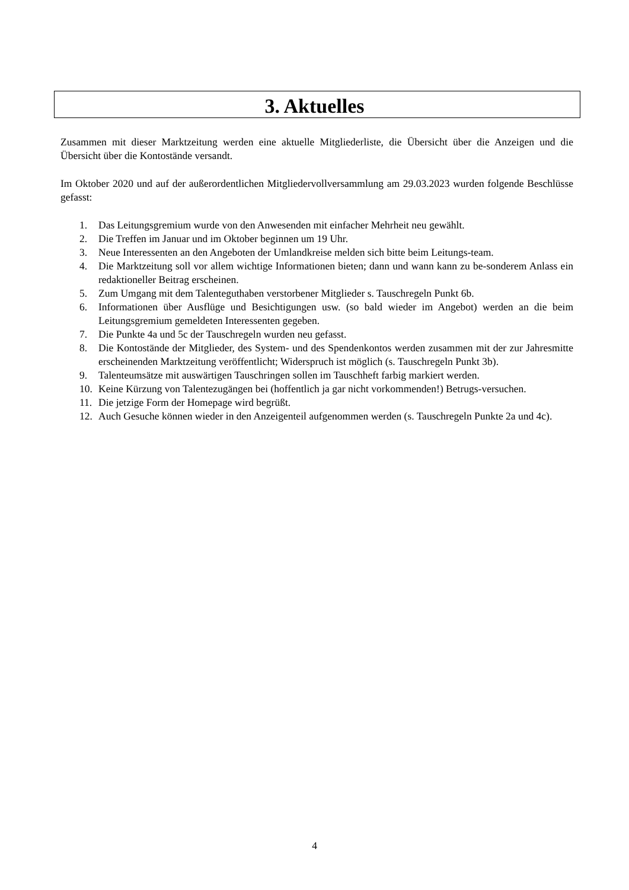3. Aktuelles
Zusammen mit dieser Marktzeitung werden eine aktuelle Mitgliederliste, die Übersicht über die Anzeigen und die Übersicht über die Kontostände versandt.
Im Oktober 2020 und auf der außerordentlichen Mitgliedervollversammlung am 29.03.2023 wurden folgende Beschlüsse gefasst:
1. Das Leitungsgremium wurde von den Anwesenden mit einfacher Mehrheit neu gewählt.
2. Die Treffen im Januar und im Oktober beginnen um 19 Uhr.
3. Neue Interessenten an den Angeboten der Umlandkreise melden sich bitte beim Leitungs-team.
4. Die Marktzeitung soll vor allem wichtige Informationen bieten; dann und wann kann zu be-sonderem Anlass ein redaktioneller Beitrag erscheinen.
5. Zum Umgang mit dem Talenteguthaben verstorbener Mitglieder s. Tauschregeln Punkt 6b.
6. Informationen über Ausflüge und Besichtigungen usw. (so bald wieder im Angebot) werden an die beim Leitungsgremium gemeldeten Interessenten gegeben.
7. Die Punkte 4a und 5c der Tauschregeln wurden neu gefasst.
8. Die Kontostände der Mitglieder, des System- und des Spendenkontos werden zusammen mit der zur Jahresmitte erscheinenden Marktzeitung veröffentlicht; Widerspruch ist möglich (s. Tauschregeln Punkt 3b).
9. Talenteumsätze mit auswärtigen Tauschringen sollen im Tauschheft farbig markiert werden.
10. Keine Kürzung von Talentezugängen bei (hoffentlich ja gar nicht vorkommenden!) Betrugs-versuchen.
11. Die jetzige Form der Homepage wird begrüßt.
12. Auch Gesuche können wieder in den Anzeigenteil aufgenommen werden (s. Tauschregeln Punkte 2a und 4c).
4